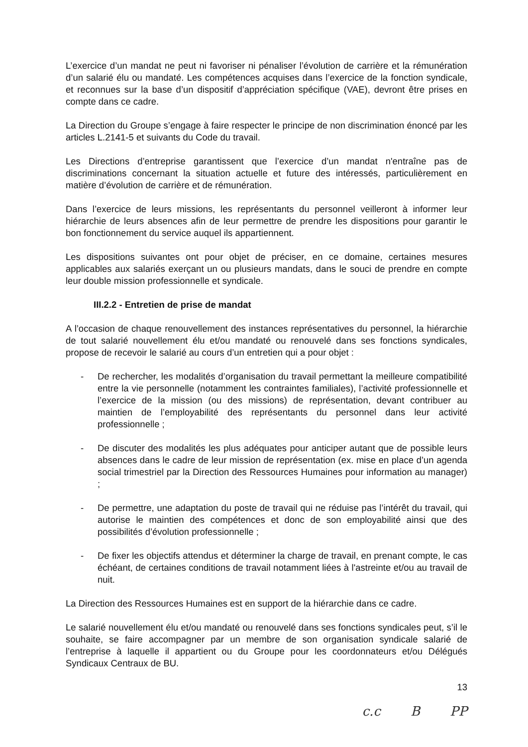L’exercice d’un mandat ne peut ni favoriser ni pénaliser l’évolution de carrière et la rémunération d’un salarié élu ou mandaté. Les compétences acquises dans l’exercice de la fonction syndicale, et reconnues sur la base d’un dispositif d’appréciation spécifique (VAE), devront être prises en compte dans ce cadre.
La Direction du Groupe s’engage à faire respecter le principe de non discrimination énoncé par les articles L.2141-5 et suivants du Code du travail.
Les Directions d’entreprise garantissent que l’exercice d’un mandat n'entraîne pas de discriminations concernant la situation actuelle et future des intéressés, particulièrement en matière d’évolution de carrière et de rémunération.
Dans l’exercice de leurs missions, les représentants du personnel veilleront à informer leur hiérarchie de leurs absences afin de leur permettre de prendre les dispositions pour garantir le bon fonctionnement du service auquel ils appartiennent.
Les dispositions suivantes ont pour objet de préciser, en ce domaine, certaines mesures applicables aux salariés exerçant un ou plusieurs mandats, dans le souci de prendre en compte leur double mission professionnelle et syndicale.
III.2.2 - Entretien de prise de mandat
A l’occasion de chaque renouvellement des instances représentatives du personnel, la hiérarchie de tout salarié nouvellement élu et/ou mandaté ou renouvelé dans ses fonctions syndicales, propose de recevoir le salarié au cours d’un entretien qui a pour objet :
- De rechercher, les modalités d’organisation du travail permettant la meilleure compatibilité entre la vie personnelle (notamment les contraintes familiales), l’activité professionnelle et l’exercice de la mission (ou des missions) de représentation, devant contribuer au maintien de l’employabilité des représentants du personnel dans leur activité professionnelle ;
- De discuter des modalités les plus adéquates pour anticiper autant que de possible leurs absences dans le cadre de leur mission de représentation (ex. mise en place d’un agenda social trimestriel par la Direction des Ressources Humaines pour information au manager) ;
- De permettre, une adaptation du poste de travail qui ne réduise pas l’intérêt du travail, qui autorise le maintien des compétences et donc de son employabilité ainsi que des possibilités d’évolution professionnelle ;
- De fixer les objectifs attendus et déterminer la charge de travail, en prenant compte, le cas échéant, de certaines conditions de travail notamment liées à l'astreinte et/ou au travail de nuit.
La Direction des Ressources Humaines est en support de la hiérarchie dans ce cadre.
Le salarié nouvellement élu et/ou mandaté ou renouvelé dans ses fonctions syndicales peut, s’il le souhaite, se faire accompagner par un membre de son organisation syndicale salarié de l’entreprise à laquelle il appartient ou du Groupe pour les coordonnateurs et/ou Délégués Syndicaux Centraux de BU.
13
c.c B PP